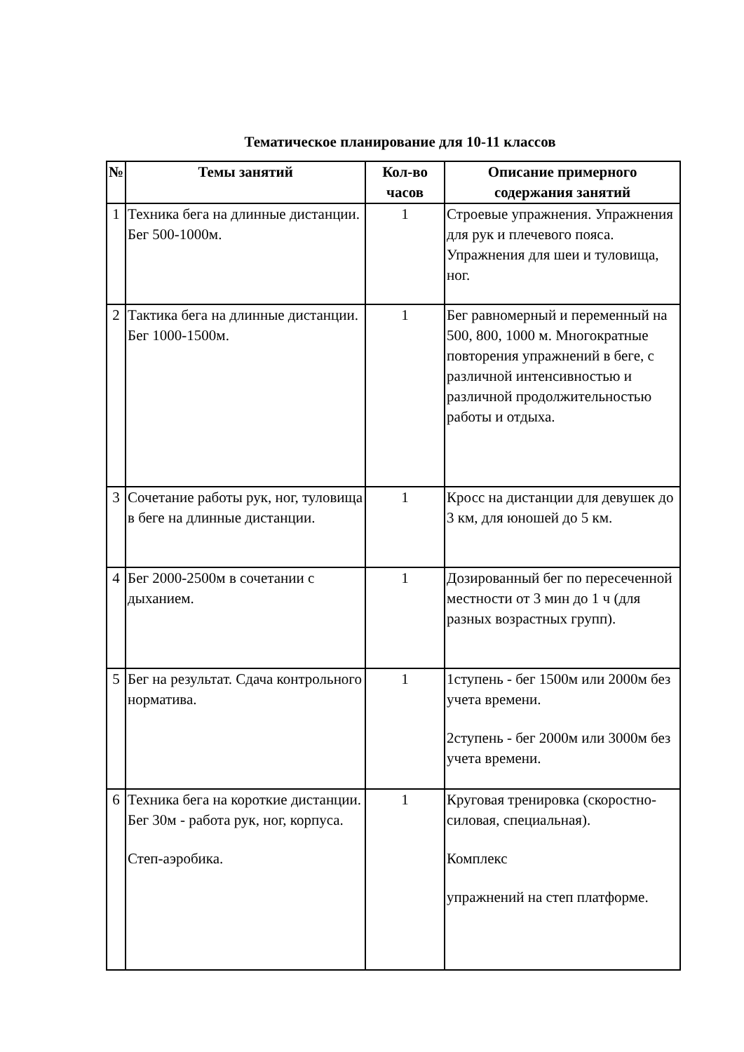Тематическое планирование для 10-11 классов
| № | Темы занятий | Кол-во часов | Описание примерного содержания занятий |
| --- | --- | --- | --- |
| 1 | Техника бега на длинные дистанции. Бег 500-1000м. | 1 | Строевые упражнения. Упражнения для рук и плечевого пояса. Упражнения для шеи и туловища, ног. |
| 2 | Тактика бега на длинные дистанции. Бег 1000-1500м. | 1 | Бег равномерный и переменный на 500, 800, 1000 м. Многократные повторения упражнений в беге, с различной интенсивностью и различной продолжительностью работы и отдыха. |
| 3 | Сочетание работы рук, ног, туловища в беге на длинные дистанции. | 1 | Кросс на дистанции для девушек до 3 км, для юношей до 5 км. |
| 4 | Бег 2000-2500м в сочетании с дыханием. | 1 | Дозированный бег по пересеченной местности от 3 мин до 1 ч (для разных возрастных групп). |
| 5 | Бег на результат. Сдача контрольного норматива. | 1 | 1ступень - бег 1500м или 2000м без учета времени. 2ступень - бег 2000м или 3000м без учета времени. |
| 6 | Техника бега на короткие дистанции. Бег 30м - работа рук, ног, корпуса. Степ-аэробика. | 1 | Круговая тренировка (скоростно-силовая, специальная). Комплекс упражнений на степ платформе. |